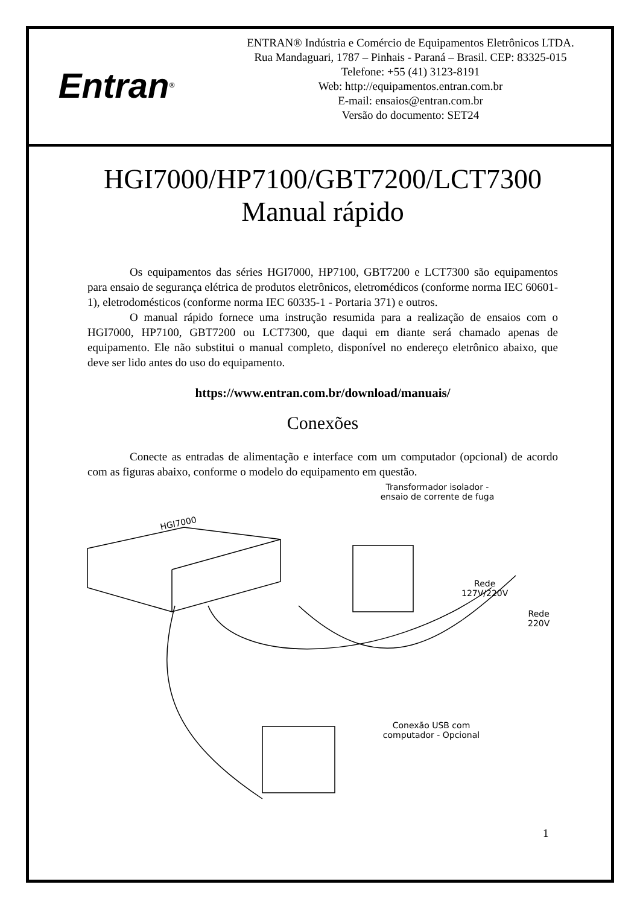Entran<sup>®</sup>
ENTRAN® Indústria e Comércio de Equipamentos Eletrônicos LTDA.
Rua Mandaguari, 1787 – Pinhais - Paraná – Brasil. CEP: 83325-015
Telefone: +55 (41) 3123-8191
Web: http://equipamentos.entran.com.br
E-mail: ensaios@entran.com.br
Versão do documento: SET24
HGI7000/HP7100/GBT7200/LCT7300
Manual rápido
Os equipamentos das séries HGI7000, HP7100, GBT7200 e LCT7300 são equipamentos para ensaio de segurança elétrica de produtos eletrônicos, eletromédicos (conforme norma IEC 60601-1), eletrodomésticos (conforme norma IEC 60335-1 - Portaria 371) e outros.
O manual rápido fornece uma instrução resumida para a realização de ensaios com o HGI7000, HP7100, GBT7200 ou LCT7300, que daqui em diante será chamado apenas de equipamento. Ele não substitui o manual completo, disponível no endereço eletrônico abaixo, que deve ser lido antes do uso do equipamento.
https://www.entran.com.br/download/manuais/
Conexões
Conecte as entradas de alimentação e interface com um computador (opcional) de acordo com as figuras abaixo, conforme o modelo do equipamento em questão.
Transformador isolador -
ensaio de corrente de fuga
HGI7000
Rede
127V/220V
Rede
220V
Conexão USB com
computador - Opcional
1